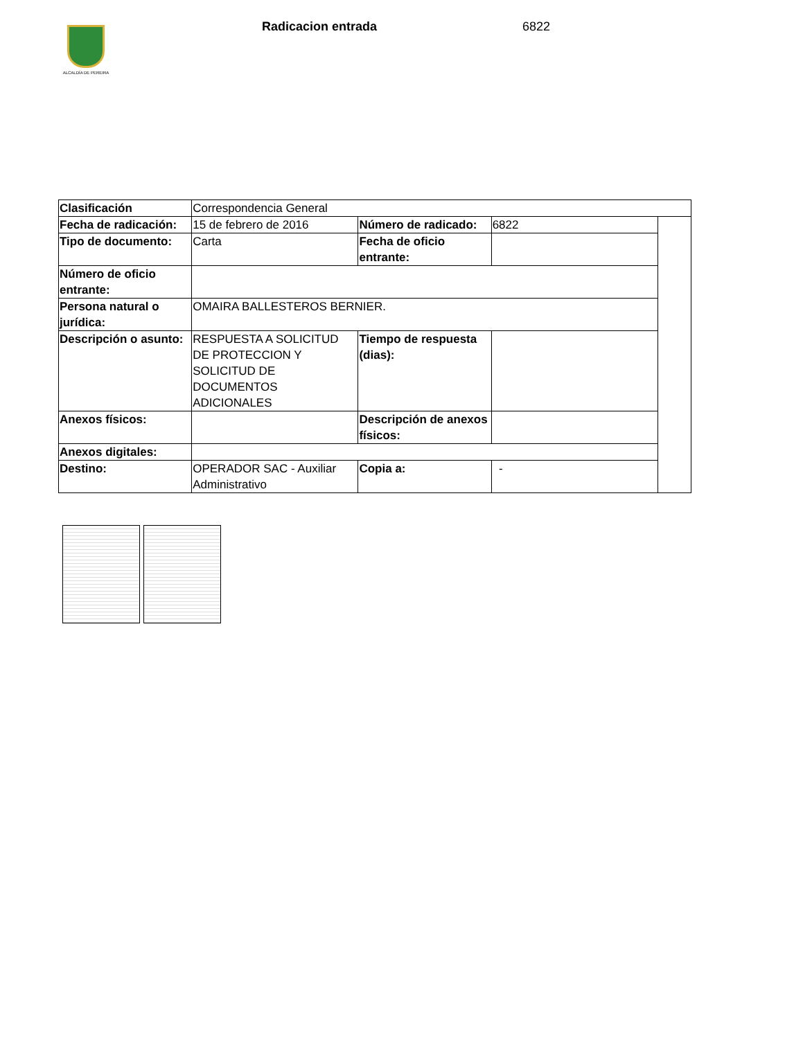ALCALDÍA DE PEREIRA
Radicacion entrada 6822
| Clasificación | Correspondencia General | | | |
| Fecha de radicación: | 15 de febrero de 2016 | Número de radicado: | 6822 | |
| Tipo de documento: | Carta | Fecha de oficio entrante: | | |
| Número de oficio entrante: | | | | |
| Persona natural o jurídica: | OMAIRA BALLESTEROS BERNIER. | | | |
| Descripción o asunto: | RESPUESTA A SOLICITUD DE PROTECCION Y SOLICITUD DE DOCUMENTOS ADICIONALES | Tiempo de respuesta (dias): | | |
| Anexos físicos: | | Descripción de anexos físicos: | | |
| Anexos digitales: | | | | |
| Destino: | OPERADOR SAC - Auxiliar Administrativo | Copia a: | - | |